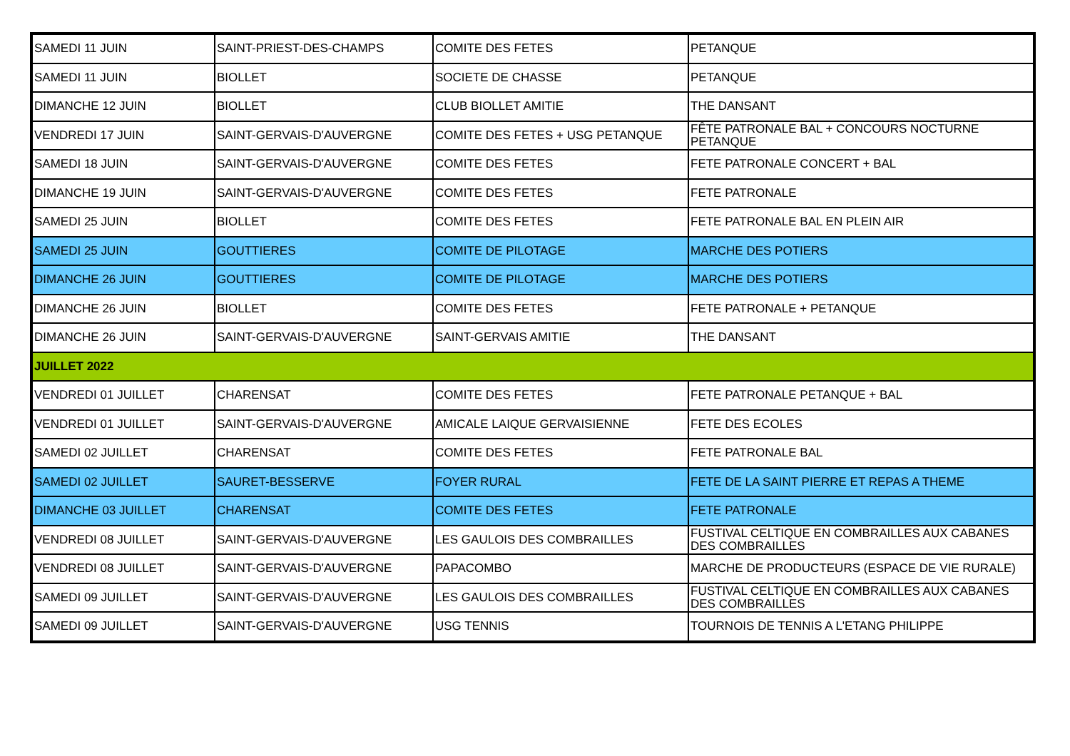| SAMEDI 11 JUIN | SAINT-PRIEST-DES-CHAMPS | COMITE DES FETES | PETANQUE |
| SAMEDI 11 JUIN | BIOLLET | SOCIETE DE CHASSE | PETANQUE |
| DIMANCHE 12 JUIN | BIOLLET | CLUB BIOLLET AMITIE | THE DANSANT |
| VENDREDI 17 JUIN | SAINT-GERVAIS-D'AUVERGNE | COMITE DES FETES + USG PETANQUE | FÊTE PATRONALE BAL + CONCOURS NOCTURNE PETANQUE |
| SAMEDI 18 JUIN | SAINT-GERVAIS-D'AUVERGNE | COMITE DES FETES | FETE PATRONALE CONCERT + BAL |
| DIMANCHE 19 JUIN | SAINT-GERVAIS-D'AUVERGNE | COMITE DES FETES | FETE PATRONALE |
| SAMEDI 25 JUIN | BIOLLET | COMITE DES FETES | FETE PATRONALE BAL EN PLEIN AIR |
| SAMEDI 25 JUIN | GOUTTIERES | COMITE DE PILOTAGE | MARCHE DES POTIERS |
| DIMANCHE 26 JUIN | GOUTTIERES | COMITE DE PILOTAGE | MARCHE DES POTIERS |
| DIMANCHE 26 JUIN | BIOLLET | COMITE DES FETES | FETE PATRONALE + PETANQUE |
| DIMANCHE 26 JUIN | SAINT-GERVAIS-D'AUVERGNE | SAINT-GERVAIS AMITIE | THE DANSANT |
| JUILLET 2022 | | | |
| VENDREDI 01 JUILLET | CHARENSAT | COMITE DES FETES | FETE PATRONALE PETANQUE + BAL |
| VENDREDI 01 JUILLET | SAINT-GERVAIS-D'AUVERGNE | AMICALE LAIQUE GERVAISIENNE | FETE DES ECOLES |
| SAMEDI 02 JUILLET | CHARENSAT | COMITE DES FETES | FETE PATRONALE BAL |
| SAMEDI 02 JUILLET | SAURET-BESSERVE | FOYER RURAL | FETE DE LA SAINT PIERRE ET REPAS A THEME |
| DIMANCHE 03 JUILLET | CHARENSAT | COMITE DES FETES | FETE PATRONALE |
| VENDREDI 08 JUILLET | SAINT-GERVAIS-D'AUVERGNE | LES GAULOIS DES COMBRAILLES | FUSTIVAL CELTIQUE EN COMBRAILLES AUX CABANES DES COMBRAILLES |
| VENDREDI 08 JUILLET | SAINT-GERVAIS-D'AUVERGNE | PAPACOMBO | MARCHE DE PRODUCTEURS (ESPACE DE VIE RURALE) |
| SAMEDI 09 JUILLET | SAINT-GERVAIS-D'AUVERGNE | LES GAULOIS DES COMBRAILLES | FUSTIVAL CELTIQUE EN COMBRAILLES AUX CABANES DES COMBRAILLES |
| SAMEDI 09 JUILLET | SAINT-GERVAIS-D'AUVERGNE | USG TENNIS | TOURNOIS DE TENNIS A L'ETANG PHILIPPE |